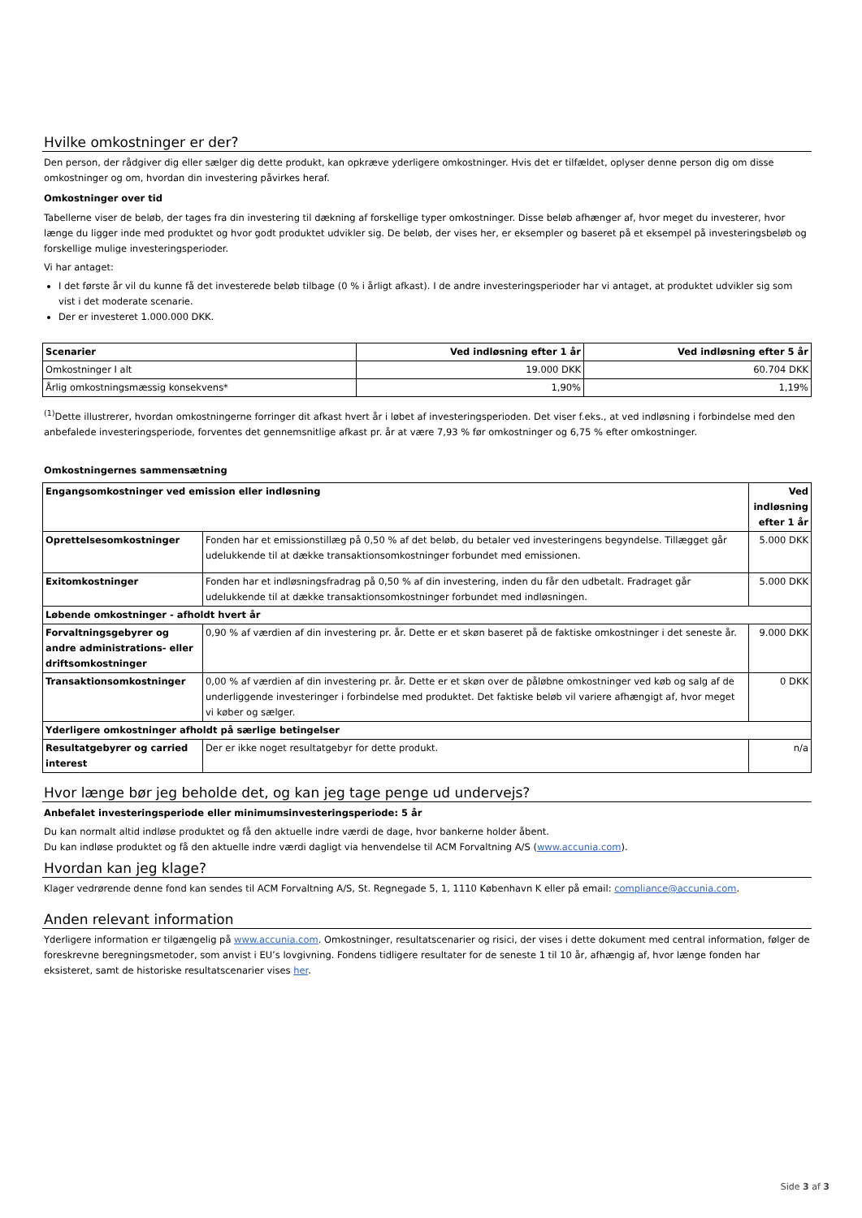Hvilke omkostninger er der?
Den person, der rådgiver dig eller sælger dig dette produkt, kan opkræve yderligere omkostninger. Hvis det er tilfældet, oplyser denne person dig om disse omkostninger og om, hvordan din investering påvirkes heraf.
Omkostninger over tid
Tabellerne viser de beløb, der tages fra din investering til dækning af forskellige typer omkostninger. Disse beløb afhænger af, hvor meget du investerer, hvor længe du ligger inde med produktet og hvor godt produktet udvikler sig. De beløb, der vises her, er eksempler og baseret på et eksempel på investeringsbeløb og forskellige mulige investeringsperioder.
Vi har antaget:
I det første år vil du kunne få det investerede beløb tilbage (0 % i årligt afkast). I de andre investeringsperioder har vi antaget, at produktet udvikler sig som vist i det moderate scenarie.
Der er investeret 1.000.000 DKK.
| Scenarier | Ved indløsning efter 1 år | Ved indløsning efter 5 år |
| --- | --- | --- |
| Omkostninger I alt | 19.000 DKK | 60.704 DKK |
| Årlig omkostningsmæssig konsekvens* | 1,90% | 1,19% |
<sup>(1)</sup> Dette illustrerer, hvordan omkostningerne forringer dit afkast hvert år i løbet af investeringsperioden. Det viser f.eks., at ved indløsning i forbindelse med den anbefalede investeringsperiode, forventes det gennemsnitlige afkast pr. år at være 7,93 % før omkostninger og 6,75 % efter omkostninger.
Omkostningernes sammensætning
| Engangsomkostninger ved emission eller indløsning | | Ved indløsning efter 1 år |
| --- | --- | --- |
| Oprettelsesomkostninger | Fonden har et emissionstillæg på 0,50 % af det beløb, du betaler ved investeringens begyndelse. Tillægget går udelukkende til at dække transaktionsomkostninger forbundet med emissionen. | 5.000 DKK |
| Exitomkostninger | Fonden har et indløsningsfradrag på 0,50 % af din investering, inden du får den udbetalt. Fradraget går udelukkende til at dække transaktionsomkostninger forbundet med indløsningen. | 5.000 DKK |
| Løbende omkostninger - afholdt hvert år | | |
| Forvaltningsgebyrer og andre administrations- eller driftsomkostninger | 0,90 % af værdien af din investering pr. år. Dette er et skøn baseret på de faktiske omkostninger i det seneste år. | 9.000 DKK |
| Transaktionsomkostninger | 0,00 % af værdien af din investering pr. år. Dette er et skøn over de påløbne omkostninger ved køb og salg af de underliggende investeringer i forbindelse med produktet. Det faktiske beløb vil variere afhængigt af, hvor meget vi køber og sælger. | 0 DKK |
| Yderligere omkostninger afholdt på særlige betingelser | | |
| Resultatgebyrer og carried interest | Der er ikke noget resultatgebyr for dette produkt. | n/a |
Hvor længe bør jeg beholde det, og kan jeg tage penge ud undervejs?
Anbefalet investeringsperiode eller minimumsinvesteringsperiode: 5 år
Du kan normalt altid indløse produktet og få den aktuelle indre værdi de dage, hvor bankerne holder åbent.
Du kan indløse produktet og få den aktuelle indre værdi dagligt via henvendelse til ACM Forvaltning A/S (www.accunia.com).
Hvordan kan jeg klage?
Klager vedrørende denne fond kan sendes til ACM Forvaltning A/S, St. Regnegade 5, 1, 1110 København K eller på email: compliance@accunia.com.
Anden relevant information
Yderligere information er tilgængelig på www.accunia.com. Omkostninger, resultatscenarier og risici, der vises i dette dokument med central information, følger de foreskrevne beregningsmetoder, som anvist i EU’s lovgivning. Fondens tidligere resultater for de seneste 1 til 10 år, afhængig af, hvor længe fonden har eksisteret, samt de historiske resultatscenarier vises her.
Side 3 af 3